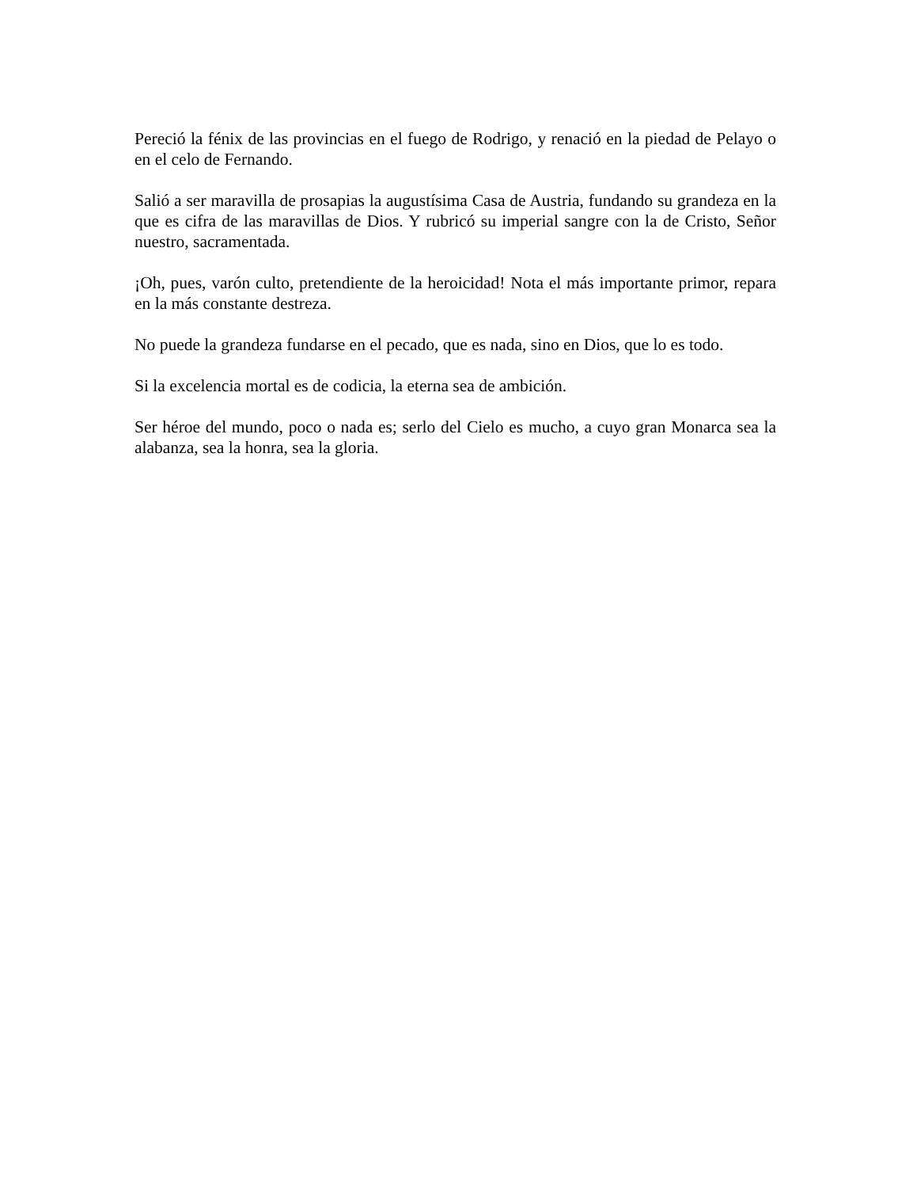Pereció la fénix de las provincias en el fuego de Rodrigo, y renació en la piedad de Pelayo o en el celo de Fernando.
Salió a ser maravilla de prosapias la augustísima Casa de Austria, fundando su grandeza en la que es cifra de las maravillas de Dios. Y rubricó su imperial sangre con la de Cristo, Señor nuestro, sacramentada.
¡Oh, pues, varón culto, pretendiente de la heroicidad! Nota el más importante primor, repara en la más constante destreza.
No puede la grandeza fundarse en el pecado, que es nada, sino en Dios, que lo es todo.
Si la excelencia mortal es de codicia, la eterna sea de ambición.
Ser héroe del mundo, poco o nada es; serlo del Cielo es mucho, a cuyo gran Monarca sea la alabanza, sea la honra, sea la gloria.